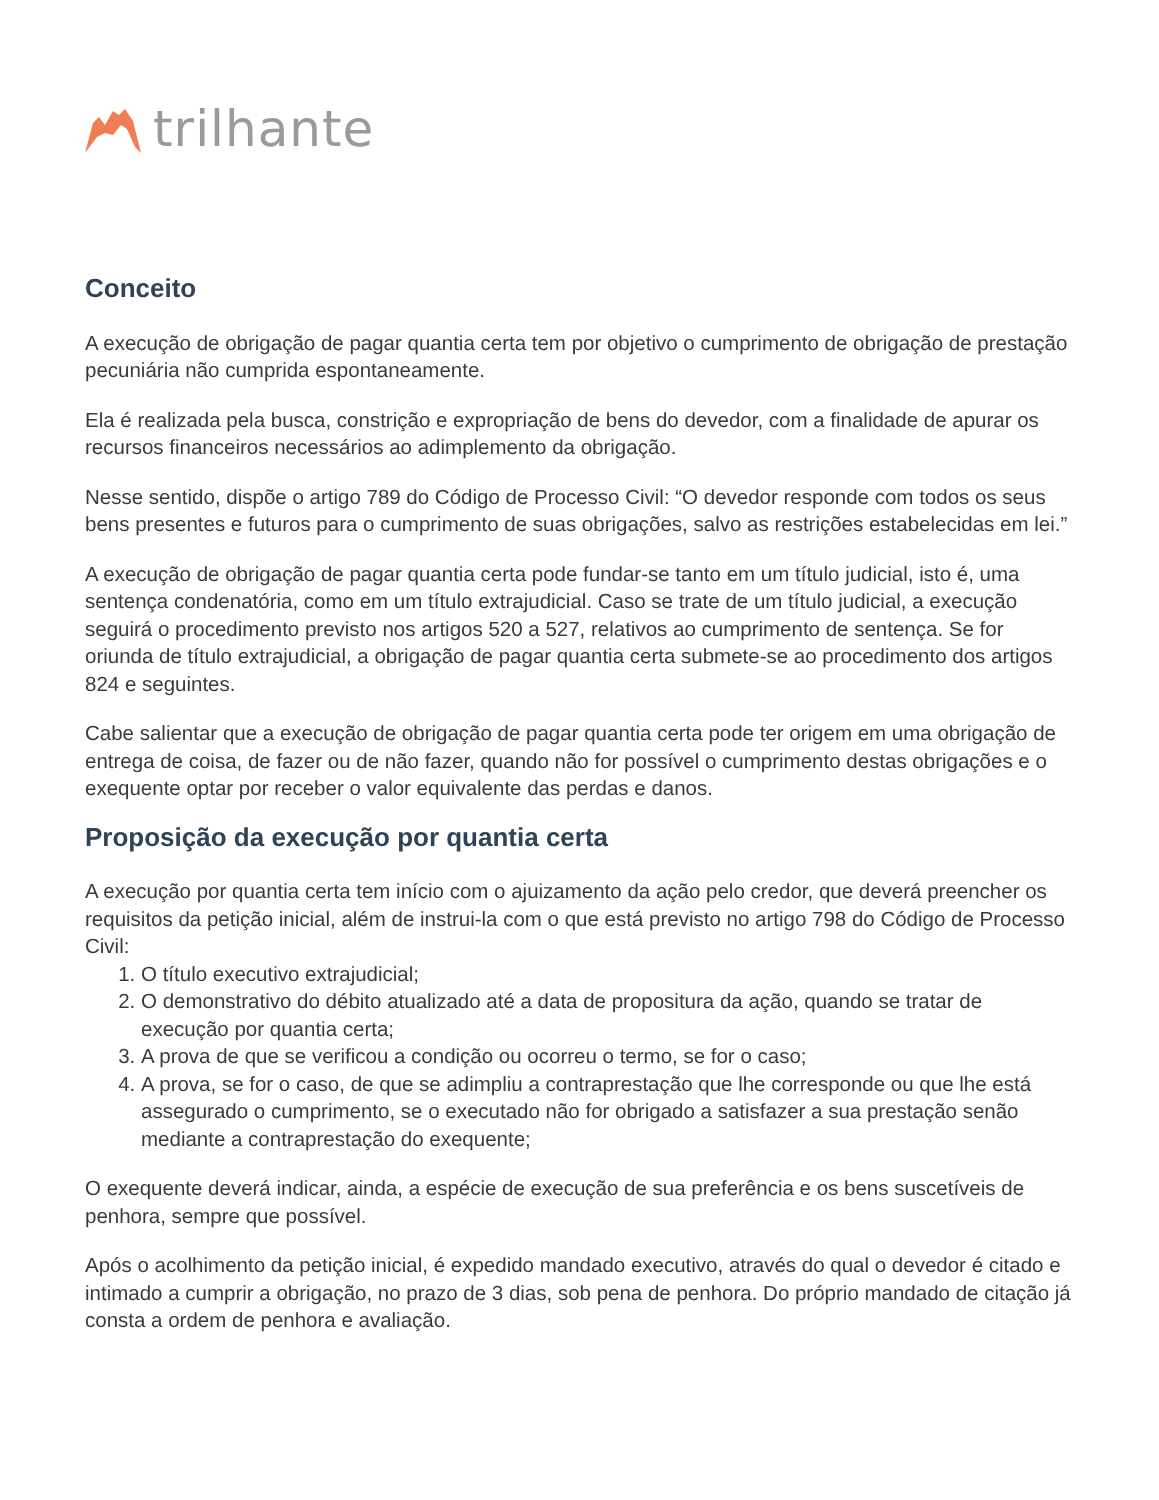trilhante
Conceito
A execução de obrigação de pagar quantia certa tem por objetivo o cumprimento de obrigação de prestação pecuniária não cumprida espontaneamente.
Ela é realizada pela busca, constrição e expropriação de bens do devedor, com a finalidade de apurar os recursos financeiros necessários ao adimplemento da obrigação.
Nesse sentido, dispõe o artigo 789 do Código de Processo Civil: “O devedor responde com todos os seus bens presentes e futuros para o cumprimento de suas obrigações, salvo as restrições estabelecidas em lei.”
A execução de obrigação de pagar quantia certa pode fundar-se tanto em um título judicial, isto é, uma sentença condenatória, como em um título extrajudicial. Caso se trate de um título judicial, a execução seguirá o procedimento previsto nos artigos 520 a 527, relativos ao cumprimento de sentença. Se for oriunda de título extrajudicial, a obrigação de pagar quantia certa submete-se ao procedimento dos artigos 824 e seguintes.
Cabe salientar que a execução de obrigação de pagar quantia certa pode ter origem em uma obrigação de entrega de coisa, de fazer ou de não fazer, quando não for possível o cumprimento destas obrigações e o exequente optar por receber o valor equivalente das perdas e danos.
Proposição da execução por quantia certa
A execução por quantia certa tem início com o ajuizamento da ação pelo credor, que deverá preencher os requisitos da petição inicial, além de instrui-la com o que está previsto no artigo 798 do Código de Processo Civil:
1. O título executivo extrajudicial;
2. O demonstrativo do débito atualizado até a data de propositura da ação, quando se tratar de execução por quantia certa;
3. A prova de que se verificou a condição ou ocorreu o termo, se for o caso;
4. A prova, se for o caso, de que se adimpliu a contraprestação que lhe corresponde ou que lhe está assegurado o cumprimento, se o executado não for obrigado a satisfazer a sua prestação senão mediante a contraprestação do exequente;
O exequente deverá indicar, ainda, a espécie de execução de sua preferência e os bens suscetíveis de penhora, sempre que possível.
Após o acolhimento da petição inicial, é expedido mandado executivo, através do qual o devedor é citado e intimado a cumprir a obrigação, no prazo de 3 dias, sob pena de penhora. Do próprio mandado de citação já consta a ordem de penhora e avaliação.